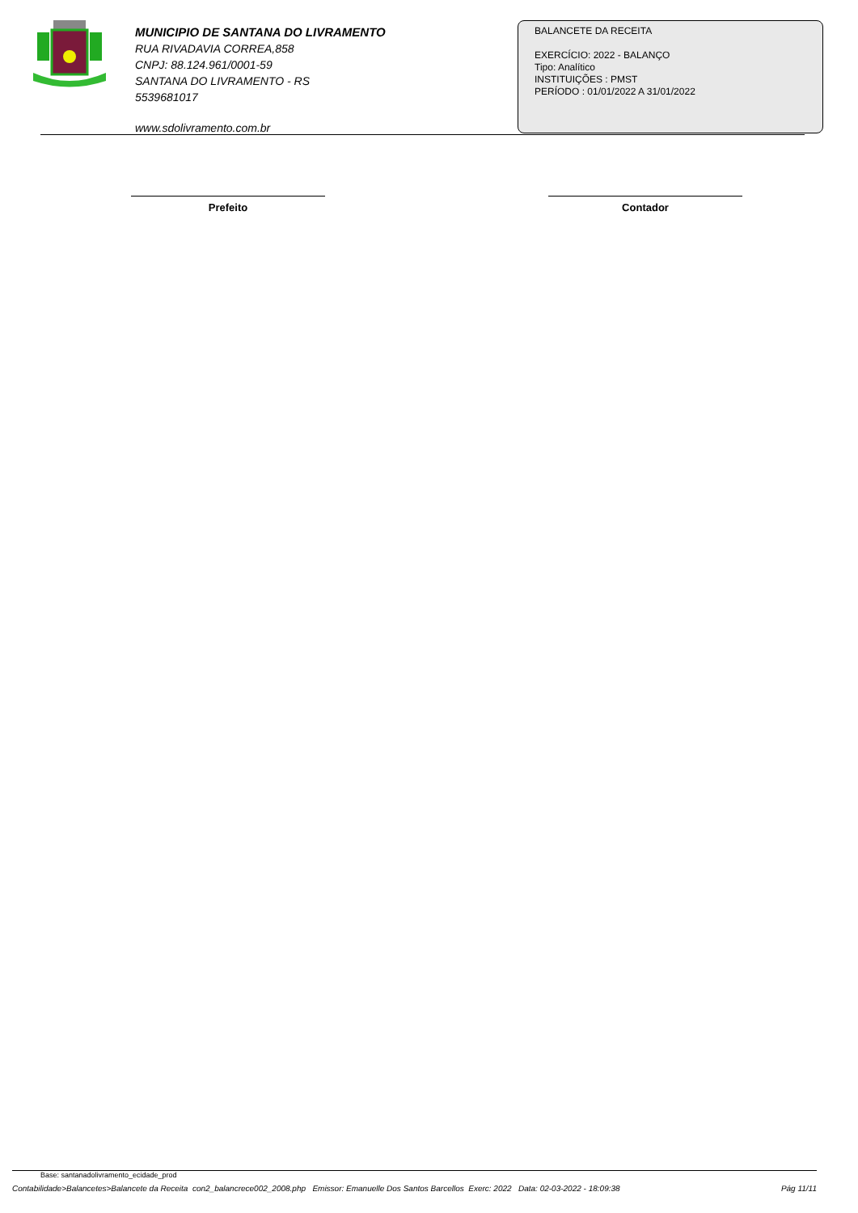MUNICIPIO DE SANTANA DO LIVRAMENTO
RUA RIVADAVIA CORREA,858
CNPJ: 88.124.961/0001-59
SANTANA DO LIVRAMENTO - RS
5539681017
www.sdolivramento.com.br
BALANCETE DA RECEITA
EXERCÍCIO: 2022 - BALANÇO
Tipo: Analítico
INSTITUIÇÕES : PMST
PERÍODO : 01/01/2022 A 31/01/2022
Prefeito Contador
Base: santanadolivramento_ecidade_prod
Contabilidade>Balancetes>Balancete da Receita con2_balancrece002_2008.php Emissor: Emanuelle Dos Santos Barcellos Exerc: 2022 Data: 02-03-2022 - 18:09:38 Pág 11/11